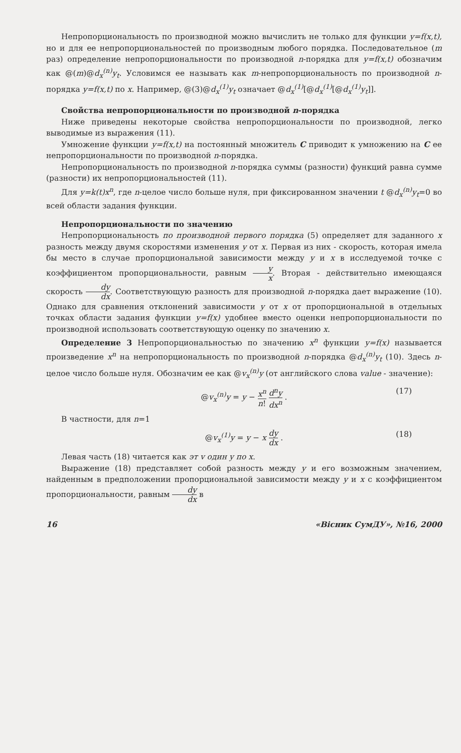Непропорциональность по производной можно вычислить не только для функции y=f(x,t), но и для ее непропорциональностей по производным любого порядка. Последовательное (m раз) определение непропорциональности по производной n-порядка для y=f(x,t) обозначим как @(m)@d<sub>x</sub><sup>(n)</sup>y<sub>t</sub>. Условимся ее называть как m-непропорциональность по производной n-порядка y=f(x,t) по x. Например, @(3)@d<sub>x</sub><sup>(1)</sup>y<sub>t</sub> означает @d<sub>x</sub><sup>(1)</sup>[@d<sub>x</sub><sup>(1)</sup>[@d<sub>x</sub><sup>(1)</sup>y<sub>t</sub>]].
Свойства непропорциональности по производной n-порядка
Ниже приведены некоторые свойства непропорциональности по производной, легко выводимые из выражения (11).
Умножение функции y=f(x,t) на постоянный множитель C приводит к умножению на C ее непропорциональности по производной n-порядка.
Непропорциональность по производной n-порядка суммы (разности) функций равна сумме (разности) их непропорциональностей (11).
Для y=k(t)x<sup>n</sup>, где n-целое число больше нуля, при фиксированном значении t @d<sub>x</sub><sup>(n)</sup>y<sub>t</sub>=0 во всей области задания функции.
Непропорциональности по значению
Непропорциональность по производной первого порядка (5) определяет для заданного x разность между двумя скоростями изменения y от x. Первая из них - скорость, которая имела бы место в случае пропорциональной зависимости между y и x в исследуемой точке с коэффициентом пропорциональности, равным y x. Вторая - действительно имеющаяся скорость dy dx. Соответствующую разность для производной n-порядка дает выражение (10). Однако для сравнения отклонений зависимости y от x от пропорциональной в отдельных точках области задания функции y=f(x) удобнее вместо оценки непропорциональности по производной использовать соответствующую оценку по значению x.
Определение 3 Непропорциональностью по значению x<sup>n</sup> функции y=f(x) называется произведение x<sup>n</sup> на непропорциональность по производной n-порядка @d<sub>x</sub><sup>(n)</sup>y<sub>t</sub> (10). Здесь n- целое число больше нуля. Обозначим ее как @v<sub>x</sub><sup>(n)</sup>y (от английского слова value - значение):
@v<sub>x</sub><sup>(n)</sup>y = y − x<sup>n</sup> n! d<sup>n</sup>y dx<sup>n</sup> . (17)
В частности, для n=1
@v<sub>x</sub><sup>(1)</sup>y = y − x dy dx . (18)
Левая часть (18) читается как эт v один y по x.
Выражение (18) представляет собой разность между y и его возможным значением, найденным в предположении пропорциональной зависимости между y и x с коэффициентом пропорциональности, равным dy dx в
16 «Вісник СумДУ», №16, 2000